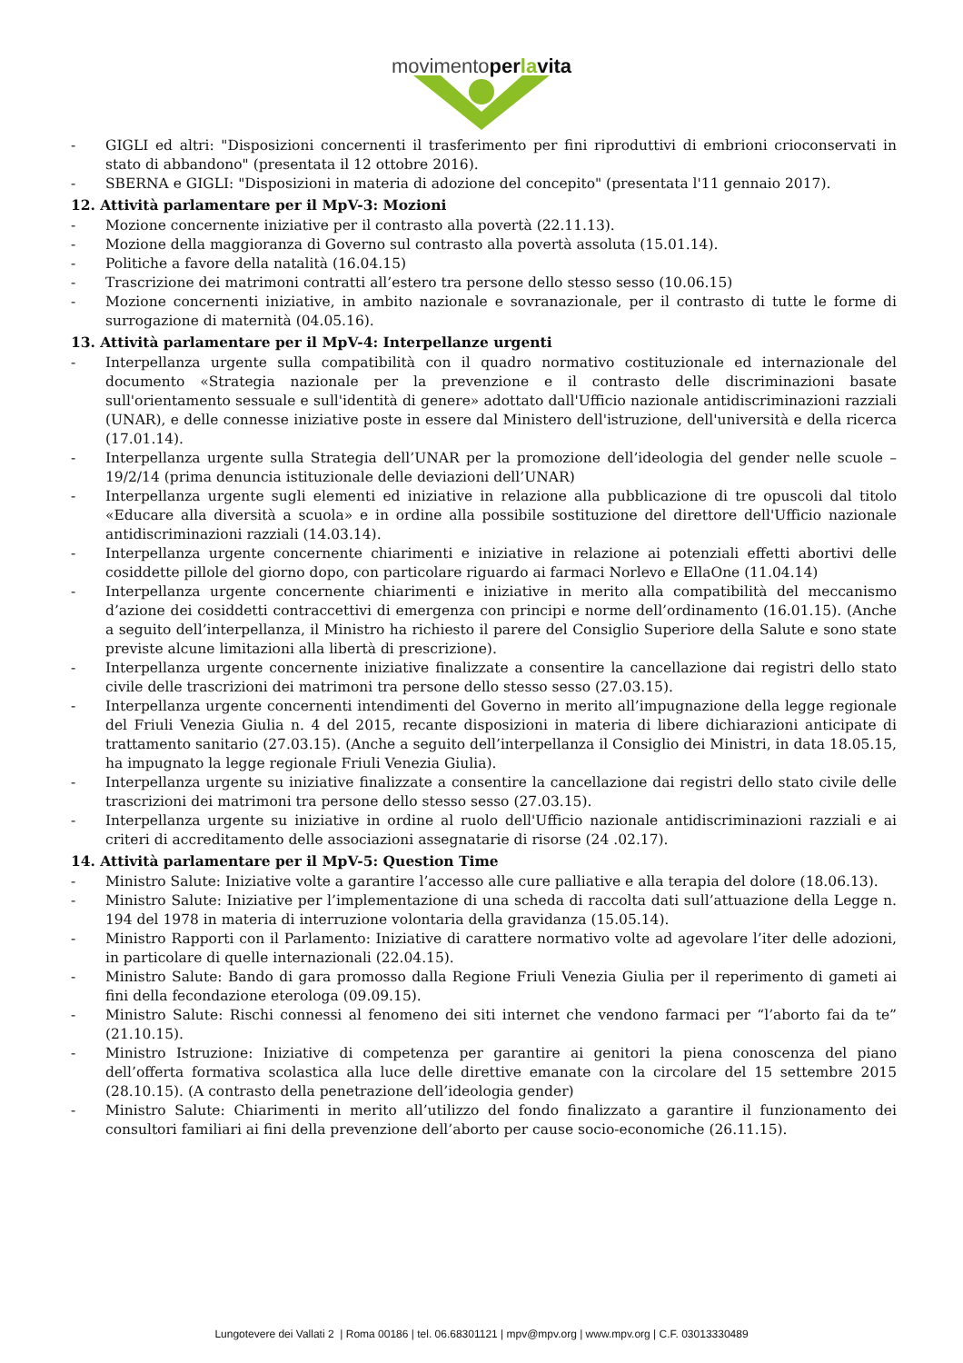movimentoper la vita
- GIGLI ed altri: "Disposizioni concernenti il trasferimento per fini riproduttivi di embrioni crioconservati in stato di abbandono" (presentata il 12 ottobre 2016).
- SBERNA e GIGLI: "Disposizioni in materia di adozione del concepito" (presentata l'11 gennaio 2017).
12. Attività parlamentare per il MpV-3: Mozioni
- Mozione concernente iniziative per il contrasto alla povertà (22.11.13).
- Mozione della maggioranza di Governo sul contrasto alla povertà assoluta (15.01.14).
- Politiche a favore della natalità (16.04.15)
- Trascrizione dei matrimoni contratti all’estero tra persone dello stesso sesso (10.06.15)
- Mozione concernenti iniziative, in ambito nazionale e sovranazionale, per il contrasto di tutte le forme di surrogazione di maternità (04.05.16).
13. Attività parlamentare per il MpV-4: Interpellanze urgenti
- Interpellanza urgente sulla compatibilità con il quadro normativo costituzionale ed internazionale del documento «Strategia nazionale per la prevenzione e il contrasto delle discriminazioni basate sull'orientamento sessuale e sull'identità di genere» adottato dall'Ufficio nazionale antidiscriminazioni razziali (UNAR), e delle connesse iniziative poste in essere dal Ministero dell'istruzione, dell'università e della ricerca (17.01.14).
- Interpellanza urgente sulla Strategia dell’UNAR per la promozione dell’ideologia del gender nelle scuole – 19/2/14 (prima denuncia istituzionale delle deviazioni dell’UNAR)
- Interpellanza urgente sugli elementi ed iniziative in relazione alla pubblicazione di tre opuscoli dal titolo «Educare alla diversità a scuola» e in ordine alla possibile sostituzione del direttore dell'Ufficio nazionale antidiscriminazioni razziali (14.03.14).
- Interpellanza urgente concernente chiarimenti e iniziative in relazione ai potenziali effetti abortivi delle cosiddette pillole del giorno dopo, con particolare riguardo ai farmaci Norlevo e EllaOne (11.04.14)
- Interpellanza urgente concernente chiarimenti e iniziative in merito alla compatibilità del meccanismo d’azione dei cosiddetti contraccettivi di emergenza con principi e norme dell’ordinamento (16.01.15). (Anche a seguito dell’interpellanza, il Ministro ha richiesto il parere del Consiglio Superiore della Salute e sono state previste alcune limitazioni alla libertà di prescrizione).
- Interpellanza urgente concernente iniziative finalizzate a consentire la cancellazione dai registri dello stato civile delle trascrizioni dei matrimoni tra persone dello stesso sesso (27.03.15).
- Interpellanza urgente concernenti intendimenti del Governo in merito all’impugnazione della legge regionale del Friuli Venezia Giulia n. 4 del 2015, recante disposizioni in materia di libere dichiarazioni anticipate di trattamento sanitario (27.03.15). (Anche a seguito dell’interpellanza il Consiglio dei Ministri, in data 18.05.15, ha impugnato la legge regionale Friuli Venezia Giulia).
- Interpellanza urgente su iniziative finalizzate a consentire la cancellazione dai registri dello stato civile delle trascrizioni dei matrimoni tra persone dello stesso sesso (27.03.15).
- Interpellanza urgente su iniziative in ordine al ruolo dell'Ufficio nazionale antidiscriminazioni razziali e ai criteri di accreditamento delle associazioni assegnatarie di risorse (24 .02.17).
14. Attività parlamentare per il MpV-5: Question Time
- Ministro Salute: Iniziative volte a garantire l’accesso alle cure palliative e alla terapia del dolore (18.06.13).
- Ministro Salute: Iniziative per l’implementazione di una scheda di raccolta dati sull’attuazione della Legge n. 194 del 1978 in materia di interruzione volontaria della gravidanza (15.05.14).
- Ministro Rapporti con il Parlamento: Iniziative di carattere normativo volte ad agevolare l’iter delle adozioni, in particolare di quelle internazionali (22.04.15).
- Ministro Salute: Bando di gara promosso dalla Regione Friuli Venezia Giulia per il reperimento di gameti ai fini della fecondazione eterologa (09.09.15).
- Ministro Salute: Rischi connessi al fenomeno dei siti internet che vendono farmaci per “l’aborto fai da te” (21.10.15).
- Ministro Istruzione: Iniziative di competenza per garantire ai genitori la piena conoscenza del piano dell’offerta formativa scolastica alla luce delle direttive emanate con la circolare del 15 settembre 2015 (28.10.15). (A contrasto della penetrazione dell’ideologia gender)
- Ministro Salute: Chiarimenti in merito all’utilizzo del fondo finalizzato a garantire il funzionamento dei consultori familiari ai fini della prevenzione dell’aborto per cause socio-economiche (26.11.15).
Lungotevere dei Vallati 2 | Roma 00186 | tel. 06.68301121 | mpv@mpv.org | www.mpv.org | C.F. 03013330489